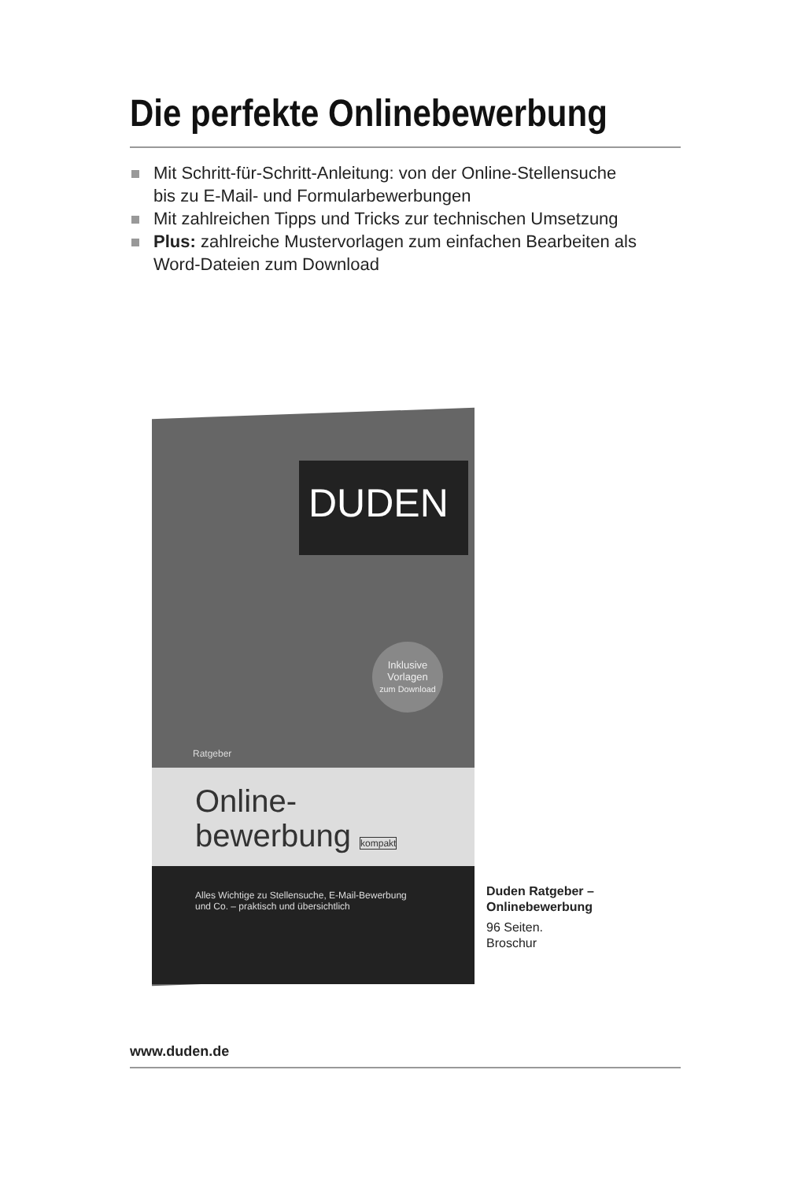Die perfekte Onlinebewerbung
Mit Schritt-für-Schritt-Anleitung: von der Online-Stellensuche
bis zu E-Mail- und Formularbewerbungen
Mit zahlreichen Tipps und Tricks zur technischen Umsetzung
Plus: zahlreiche Mustervorlagen zum einfachen Bearbeiten als
Word-Dateien zum Download
DUDEN
Inklusive
Vorlagen
zum Download
Ratgeber
Online-
bewerbung kompakt
Alles Wichtige zu Stellensuche, E-Mail-Bewerbung
und Co. – praktisch und übersichtlich
Duden Ratgeber –
Onlinebewerbung
96 Seiten.
Broschur
www.duden.de